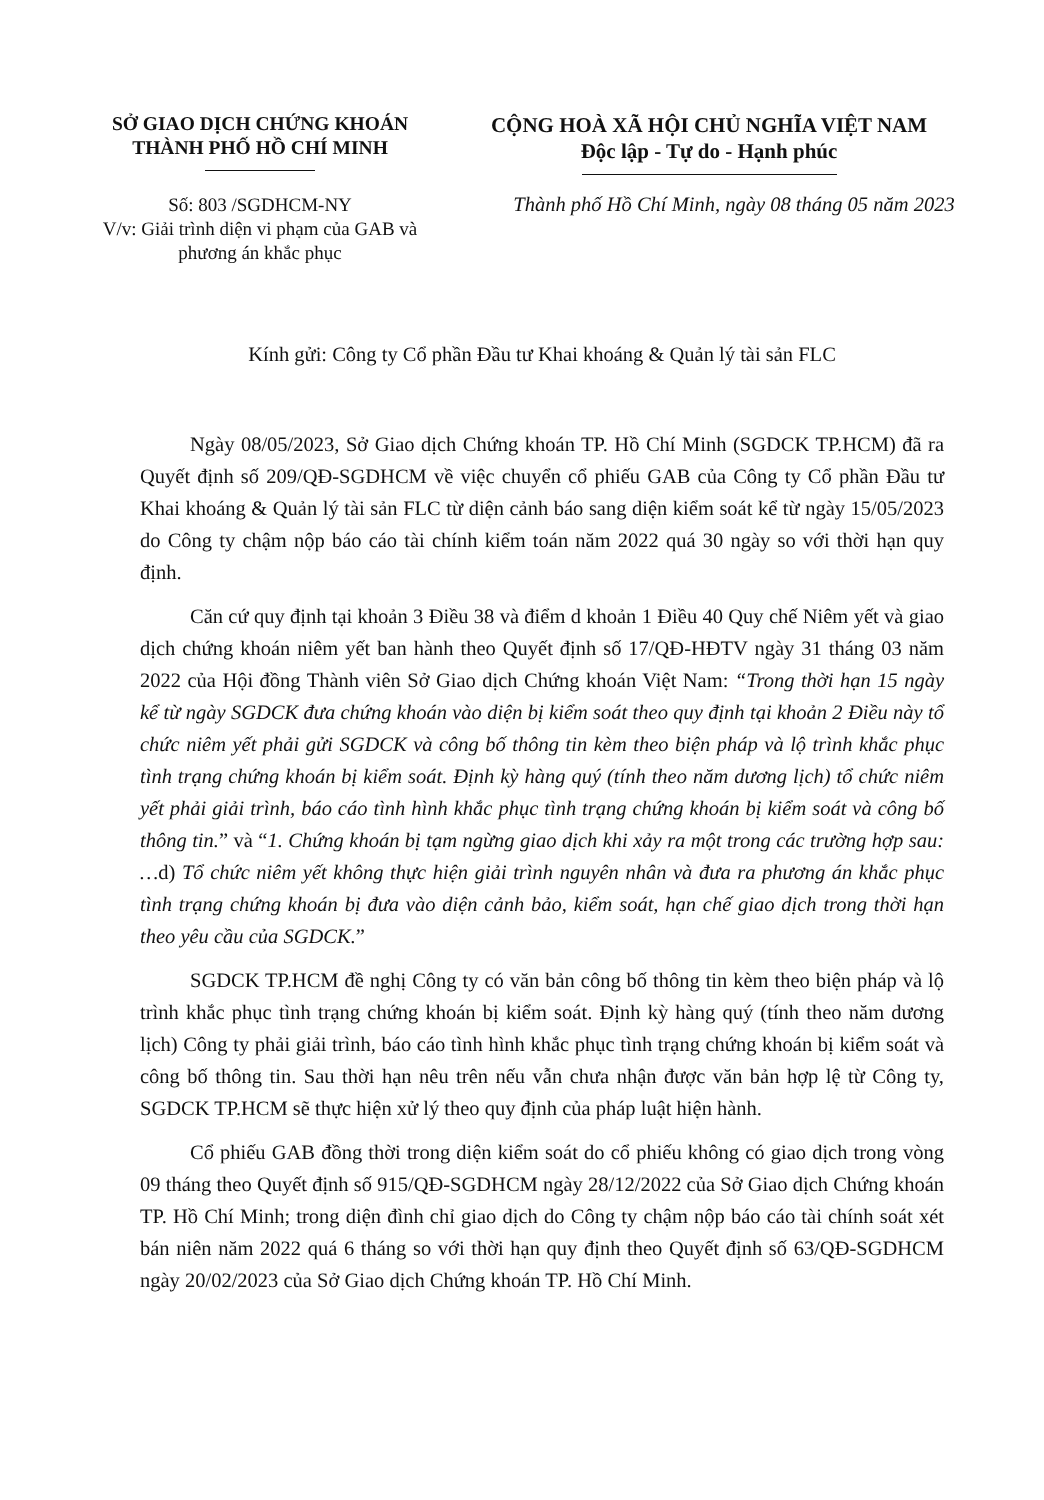SỞ GIAO DỊCH CHỨNG KHOÁN
THÀNH PHỐ HỒ CHÍ MINH
CỘNG HOÀ XÃ HỘI CHỦ NGHĨA VIỆT NAM
Độc lập - Tự do - Hạnh phúc
Số: 803 /SGDHCM-NY
V/v: Giải trình diện vi phạm của GAB và phương án khắc phục
Thành phố Hồ Chí Minh, ngày 08 tháng 05 năm 2023
Kính gửi: Công ty Cổ phần Đầu tư Khai khoáng & Quản lý tài sản FLC
Ngày 08/05/2023, Sở Giao dịch Chứng khoán TP. Hồ Chí Minh (SGDCK TP.HCM) đã ra Quyết định số 209/QĐ-SGDHCM về việc chuyển cổ phiếu GAB của Công ty Cổ phần Đầu tư Khai khoáng & Quản lý tài sản FLC từ diện cảnh báo sang diện kiểm soát kể từ ngày 15/05/2023 do Công ty chậm nộp báo cáo tài chính kiểm toán năm 2022 quá 30 ngày so với thời hạn quy định.
Căn cứ quy định tại khoản 3 Điều 38 và điểm d khoản 1 Điều 40 Quy chế Niêm yết và giao dịch chứng khoán niêm yết ban hành theo Quyết định số 17/QĐ-HĐTV ngày 31 tháng 03 năm 2022 của Hội đồng Thành viên Sở Giao dịch Chứng khoán Việt Nam: “Trong thời hạn 15 ngày kể từ ngày SGDCK đưa chứng khoán vào diện bị kiểm soát theo quy định tại khoản 2 Điều này tổ chức niêm yết phải gửi SGDCK và công bố thông tin kèm theo biện pháp và lộ trình khắc phục tình trạng chứng khoán bị kiểm soát. Định kỳ hàng quý (tính theo năm dương lịch) tổ chức niêm yết phải giải trình, báo cáo tình hình khắc phục tình trạng chứng khoán bị kiểm soát và công bố thông tin.” và “1. Chứng khoán bị tạm ngừng giao dịch khi xảy ra một trong các trường hợp sau: …d) Tổ chức niêm yết không thực hiện giải trình nguyên nhân và đưa ra phương án khắc phục tình trạng chứng khoán bị đưa vào diện cảnh bảo, kiểm soát, hạn chế giao dịch trong thời hạn theo yêu cầu của SGDCK.”
SGDCK TP.HCM đề nghị Công ty có văn bản công bố thông tin kèm theo biện pháp và lộ trình khắc phục tình trạng chứng khoán bị kiểm soát. Định kỳ hàng quý (tính theo năm dương lịch) Công ty phải giải trình, báo cáo tình hình khắc phục tình trạng chứng khoán bị kiểm soát và công bố thông tin. Sau thời hạn nêu trên nếu vẫn chưa nhận được văn bản hợp lệ từ Công ty, SGDCK TP.HCM sẽ thực hiện xử lý theo quy định của pháp luật hiện hành.
Cổ phiếu GAB đồng thời trong diện kiểm soát do cổ phiếu không có giao dịch trong vòng 09 tháng theo Quyết định số 915/QĐ-SGDHCM ngày 28/12/2022 của Sở Giao dịch Chứng khoán TP. Hồ Chí Minh; trong diện đình chỉ giao dịch do Công ty chậm nộp báo cáo tài chính soát xét bán niên năm 2022 quá 6 tháng so với thời hạn quy định theo Quyết định số 63/QĐ-SGDHCM ngày 20/02/2023 của Sở Giao dịch Chứng khoán TP. Hồ Chí Minh.